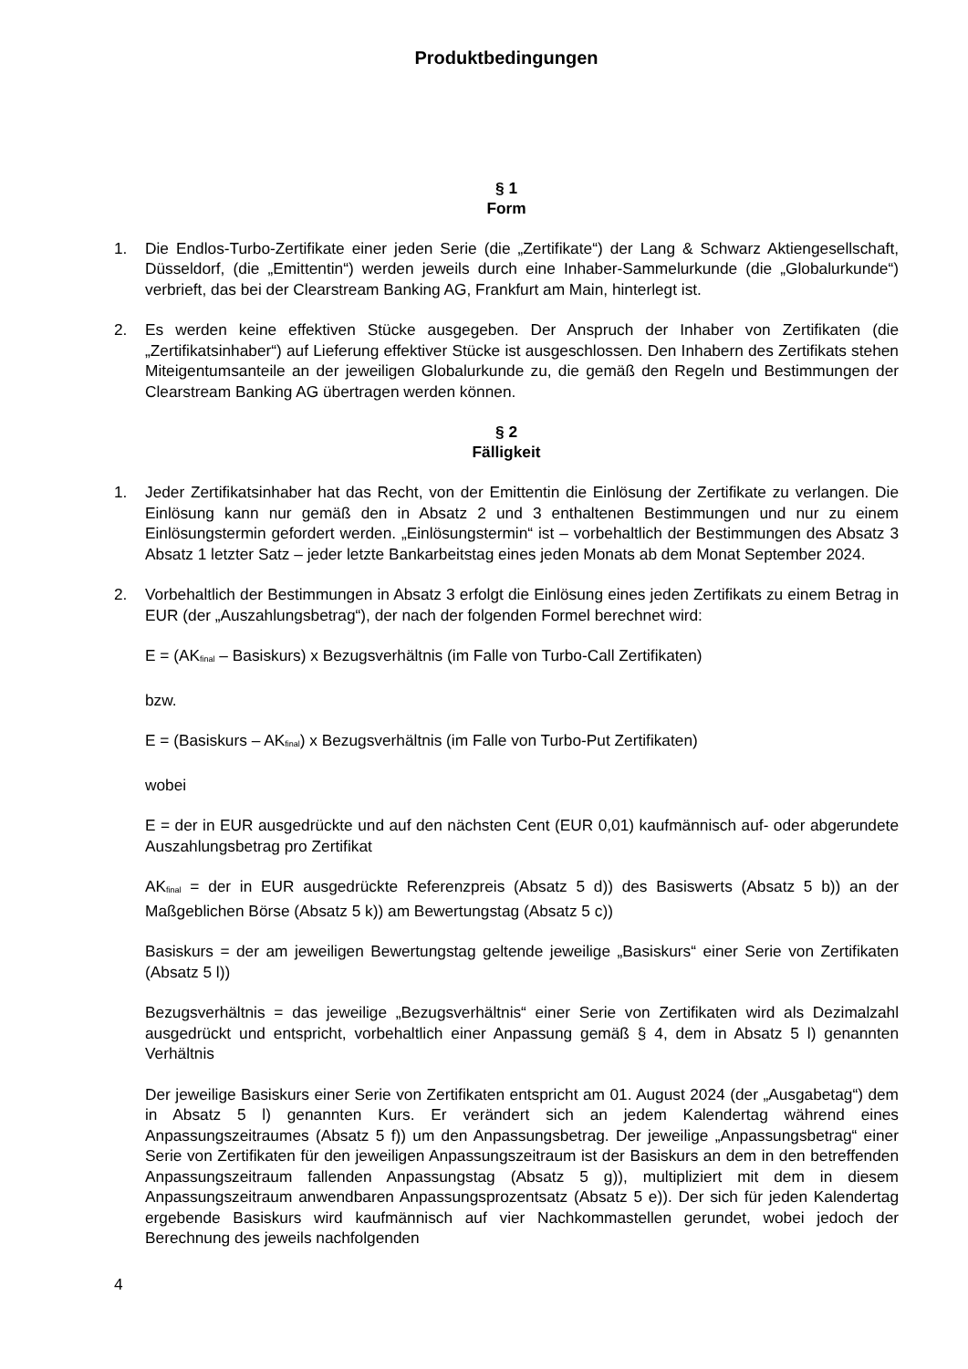Produktbedingungen
§ 1
Form
1. Die Endlos-Turbo-Zertifikate einer jeden Serie (die „Zertifikate“) der Lang & Schwarz Aktiengesellschaft, Düsseldorf, (die „Emittentin“) werden jeweils durch eine Inhaber-Sammelurkunde (die „Globalurkunde“) verbrieft, das bei der Clearstream Banking AG, Frankfurt am Main, hinterlegt ist.
2. Es werden keine effektiven Stücke ausgegeben. Der Anspruch der Inhaber von Zertifikaten (die „Zertifikatsinhaber“) auf Lieferung effektiver Stücke ist ausgeschlossen. Den Inhabern des Zertifikats stehen Miteigentumsanteile an der jeweiligen Globalurkunde zu, die gemäß den Regeln und Bestimmungen der Clearstream Banking AG übertragen werden können.
§ 2
Fälligkeit
1. Jeder Zertifikatsinhaber hat das Recht, von der Emittentin die Einlösung der Zertifikate zu verlangen. Die Einlösung kann nur gemäß den in Absatz 2 und 3 enthaltenen Bestimmungen und nur zu einem Einlösungstermin gefordert werden. „Einlösungstermin“ ist – vorbehaltlich der Bestimmungen des Absatz 3 Absatz 1 letzter Satz – jeder letzte Bankarbeitstag eines jeden Monats ab dem Monat September 2024.
2. Vorbehaltlich der Bestimmungen in Absatz 3 erfolgt die Einlösung eines jeden Zertifikats zu einem Betrag in EUR (der „Auszahlungsbetrag“), der nach der folgenden Formel berechnet wird:
E = (AK<sub>final</sub> – Basiskurs) x Bezugsverhältnis (im Falle von Turbo-Call Zertifikaten)
bzw.
E = (Basiskurs – AK<sub>final</sub>) x Bezugsverhältnis (im Falle von Turbo-Put Zertifikaten)
wobei
E = der in EUR ausgedrückte und auf den nächsten Cent (EUR 0,01) kaufmännisch auf- oder abgerundete Auszahlungsbetrag pro Zertifikat
AK<sub>final</sub> = der in EUR ausgedrückte Referenzpreis (Absatz 5 d)) des Basiswerts (Absatz 5 b)) an der Maßgeblichen Börse (Absatz 5 k)) am Bewertungstag (Absatz 5 c))
Basiskurs = der am jeweiligen Bewertungstag geltende jeweilige „Basiskurs“ einer Serie von Zertifikaten (Absatz 5 l))
Bezugsverhältnis = das jeweilige „Bezugsverhältnis“ einer Serie von Zertifikaten wird als Dezimalzahl ausgedrückt und entspricht, vorbehaltlich einer Anpassung gemäß § 4, dem in Absatz 5 l) genannten Verhältnis
Der jeweilige Basiskurs einer Serie von Zertifikaten entspricht am 01. August 2024 (der „Ausgabetag“) dem in Absatz 5 l) genannten Kurs. Er verändert sich an jedem Kalendertag während eines Anpassungszeitraumes (Absatz 5 f)) um den Anpassungsbetrag. Der jeweilige „Anpassungsbetrag“ einer Serie von Zertifikaten für den jeweiligen Anpassungszeitraum ist der Basiskurs an dem in den betreffenden Anpassungszeitraum fallenden Anpassungstag (Absatz 5 g)), multipliziert mit dem in diesem Anpassungszeitraum anwendbaren Anpassungsprozentsatz (Absatz 5 e)). Der sich für jeden Kalendertag ergebende Basiskurs wird kaufmännisch auf vier Nachkommastellen gerundet, wobei jedoch der Berechnung des jeweils nachfolgenden
4